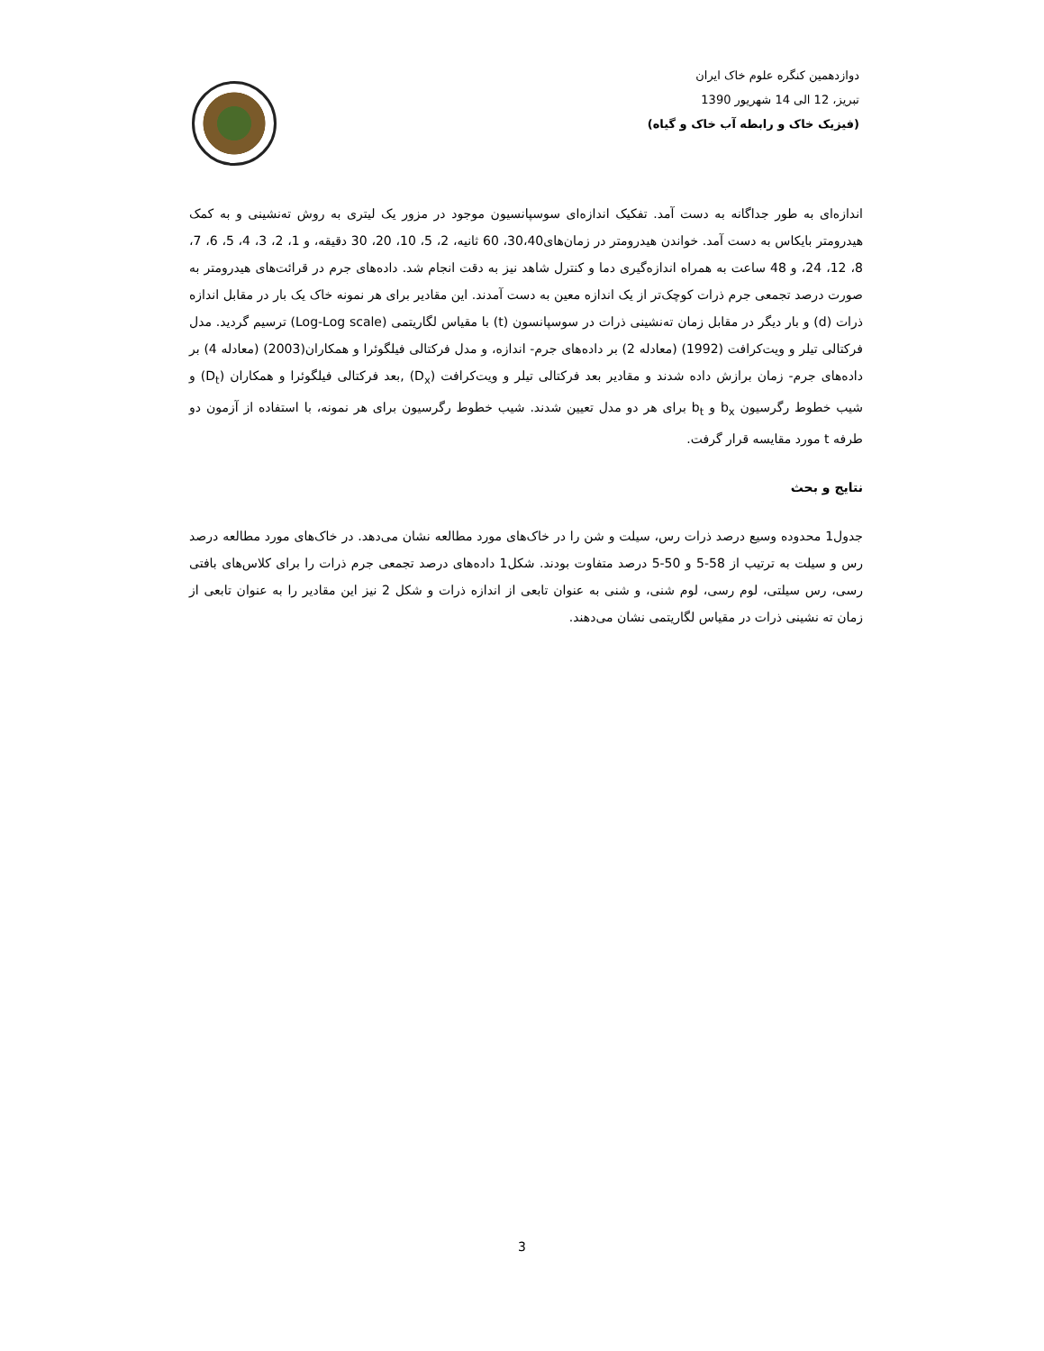دوازدهمین کنگره علوم خاک ایران
تبریز، 12 الی 14 شهریور 1390
(فیزیک خاک و رابطه آب خاک و گیاه)
اندازه‌ای به طور جداگانه به دست آمد. تفکیک اندازه‌ای سوسپانسیون موجود در مزور یک لیتری به روش ته‌نشینی و به کمک هیدرومتر بایکاس به دست آمد. خواندن هیدرومتر در زمان‌های30،40، 60 ثانیه، 2، 5، 10، 20، 30 دقیقه، و 1، 2، 3، 4، 5، 6، 7، 8، 12، 24، و 48 ساعت به همراه اندازه‌گیری دما و کنترل شاهد نیز به دقت انجام شد. داده‌های جرم در قرائت‌های هیدرومتر به صورت درصد تجمعی جرم ذرات کوچک‌تر از یک اندازه معین به دست آمدند. این مقادیر برای هر نمونه خاک یک بار در مقابل اندازه ذرات (d) و بار دیگر در مقابل زمان ته‌نشینی ذرات در سوسپانسون (t) با مقیاس لگاریتمی (Log-Log scale) ترسیم گردید. مدل فرکتالی تیلر و ویت‌کرافت (1992) (معادله 2) بر داده‌های جرم- اندازه، و مدل فرکتالی فیلگوئرا و همکاران(2003) (معادله 4) بر داده‌های جرم- زمان برازش داده شدند و مقادیر بعد فرکتالی تیلر و ویت‌کرافت (D<sub>x</sub>) ,بعد فرکتالی فیلگوئرا و همکاران (D<sub>t</sub>) و شیب خطوط رگرسیون b<sub>x</sub> و b<sub>t</sub> برای هر دو مدل تعیین شدند. شیب خطوط رگرسیون برای هر نمونه، با استفاده از آزمون دو طرفه t مورد مقایسه قرار گرفت.
نتایج و بحث
جدول1 محدوده وسیع درصد ذرات رس، سیلت و شن را در خاک‌های مورد مطالعه نشان می‌دهد. در خاک‌های مورد مطالعه درصد رس و سیلت به ترتیب از 58-5 و 50-5 درصد متفاوت بودند. شکل1 داده‌های درصد تجمعی جرم ذرات را برای کلاس‌های بافتی رسی، رس سیلتی، لوم رسی، لوم شنی، و شنی به عنوان تابعی از اندازه ذرات و شکل 2 نیز این مقادیر را به عنوان تابعی از زمان ته نشینی ذرات در مقیاس لگاریتمی نشان می‌دهند.
3